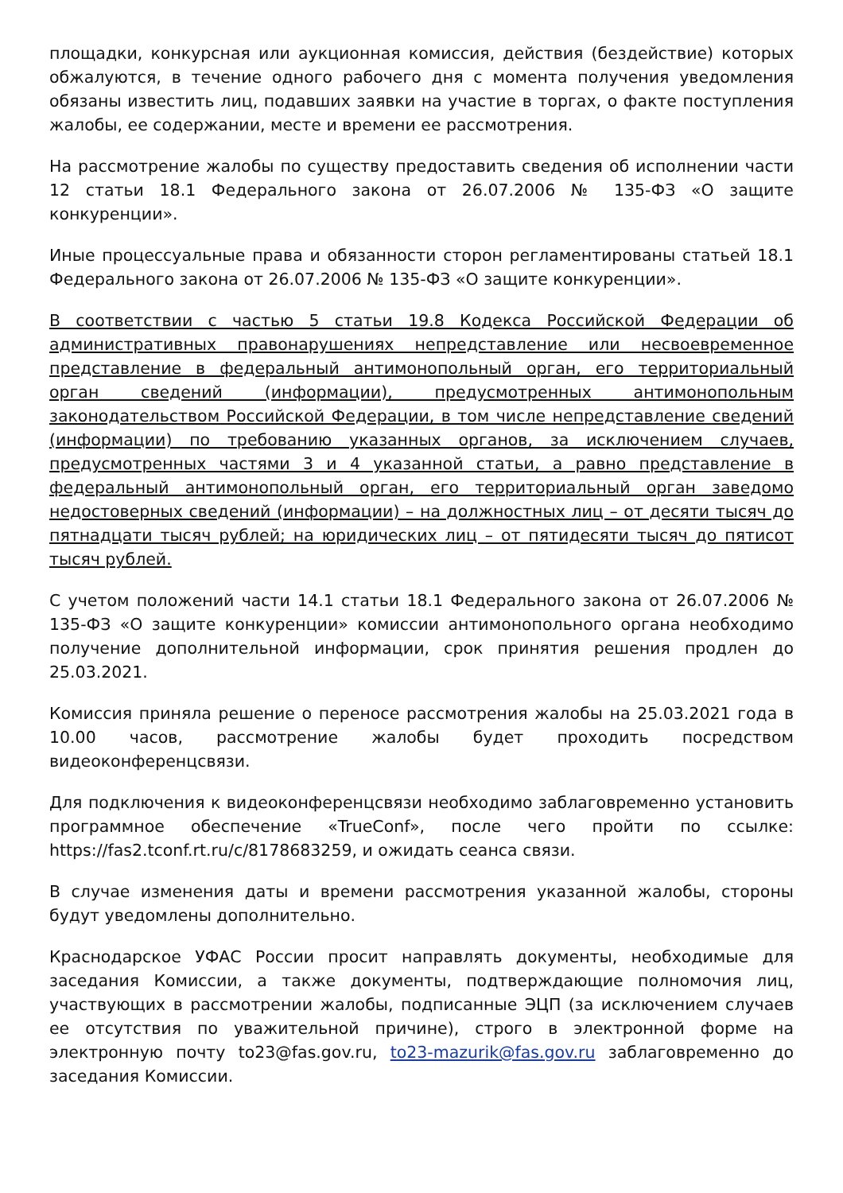площадки, конкурсная или аукционная комиссия, действия (бездействие) которых обжалуются, в течение одного рабочего дня с момента получения уведомления обязаны известить лиц, подавших заявки на участие в торгах, о факте поступления жалобы, ее содержании, месте и времени ее рассмотрения.
На рассмотрение жалобы по существу предоставить сведения об исполнении части 12 статьи 18.1 Федерального закона от 26.07.2006 № 135-ФЗ «О защите конкуренции».
Иные процессуальные права и обязанности сторон регламентированы статьей 18.1 Федерального закона от 26.07.2006 № 135-ФЗ «О защите конкуренции».
В соответствии с частью 5 статьи 19.8 Кодекса Российской Федерации об административных правонарушениях непредставление или несвоевременное представление в федеральный антимонопольный орган, его территориальный орган сведений (информации), предусмотренных антимонопольным законодательством Российской Федерации, в том числе непредставление сведений (информации) по требованию указанных органов, за исключением случаев, предусмотренных частями 3 и 4 указанной статьи, а равно представление в федеральный антимонопольный орган, его территориальный орган заведомо недостоверных сведений (информации) – на должностных лиц – от десяти тысяч до пятнадцати тысяч рублей; на юридических лиц – от пятидесяти тысяч до пятисот тысяч рублей.
С учетом положений части 14.1 статьи 18.1 Федерального закона от 26.07.2006 № 135-ФЗ «О защите конкуренции» комиссии антимонопольного органа необходимо получение дополнительной информации, срок принятия решения продлен до 25.03.2021.
Комиссия приняла решение о переносе рассмотрения жалобы на 25.03.2021 года в 10.00 часов, рассмотрение жалобы будет проходить посредством видеоконференцсвязи.
Для подключения к видеоконференцсвязи необходимо заблаговременно установить программное обеспечение «TrueConf», после чего пройти по ссылке: https://fas2.tconf.rt.ru/c/8178683259, и ожидать сеанса связи.
В случае изменения даты и времени рассмотрения указанной жалобы, стороны будут уведомлены дополнительно.
Краснодарское УФАС России просит направлять документы, необходимые для заседания Комиссии, а также документы, подтверждающие полномочия лиц, участвующих в рассмотрении жалобы, подписанные ЭЦП (за исключением случаев ее отсутствия по уважительной причине), строго в электронной форме на электронную почту to23@fas.gov.ru, to23-mazurik@fas.gov.ru заблаговременно до заседания Комиссии.